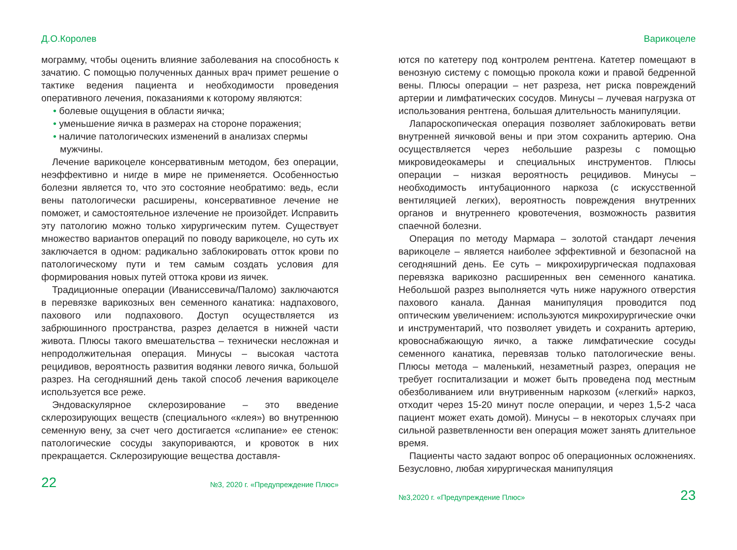Д.О.Королев
мограмму, чтобы оценить влияние заболевания на способность к зачатию. С помощью полученных данных врач примет решение о тактике ведения пациента и необходимости проведения оперативного лечения, показаниями к которому являются:
• болевые ощущения в области яичка;
• уменьшение яичка в размерах на стороне поражения;
• наличие патологических изменений в анализах спермы мужчины.
Лечение варикоцеле консервативным методом, без операции, неэффективно и нигде в мире не применяется. Особенностью болезни является то, что это состояние необратимо: ведь, если вены патологически расширены, консервативное лечение не поможет, и самостоятельное излечение не произойдет. Исправить эту патологию можно только хирургическим путем. Существует множество вариантов операций по поводу варикоцеле, но суть их заключается в одном: радикально заблокировать отток крови по патологическому пути и тем самым создать условия для формирования новых путей оттока крови из яичек.
Традиционные операции (Иваниссевича/Паломо) заключаются в перевязке варикозных вен семенного канатика: надпахового, пахового или подпахового. Доступ осуществляется из забрюшинного пространства, разрез делается в нижней части живота. Плюсы такого вмешательства – технически несложная и непродолжительная операция. Минусы – высокая частота рецидивов, вероятность развития водянки левого яичка, большой разрез. На сегодняшний день такой способ лечения варикоцеле используется все реже.
Эндоваскулярное склерозирование – это введение склерозирующих веществ (специального «клея») во внутреннюю семенную вену, за счет чего достигается «слипание» ее стенок: патологические сосуды закупориваются, и кровоток в них прекращается. Склерозирующие вещества доставля-
22 №3, 2020 г. «Предупреждение Плюс»
Варикоцеле
ются по катетеру под контролем рентгена. Катетер помещают в венозную систему с помощью прокола кожи и правой бедренной вены. Плюсы операции – нет разреза, нет риска повреждений артерии и лимфатических сосудов. Минусы – лучевая нагрузка от использования рентгена, большая длительность манипуляции.
Лапароскопическая операция позволяет заблокировать ветви внутренней яичковой вены и при этом сохранить артерию. Она осуществляется через небольшие разрезы с помощью микровидеокамеры и специальных инструментов. Плюсы операции – низкая вероятность рецидивов. Минусы – необходимость интубационного наркоза (с искусственной вентиляцией легких), вероятность повреждения внутренних органов и внутреннего кровотечения, возможность развития спаечной болезни.
Операция по методу Мармара – золотой стандарт лечения варикоцеле – является наиболее эффективной и безопасной на сегодняшний день. Ее суть – микрохирургическая подпаховая перевязка варикозно расширенных вен семенного канатика. Небольшой разрез выполняется чуть ниже наружного отверстия пахового канала. Данная манипуляция проводится под оптическим увеличением: используются микрохирургические очки и инструментарий, что позволяет увидеть и сохранить артерию, кровоснабжающую яичко, а также лимфатические сосуды семенного канатика, перевязав только патологические вены. Плюсы метода – маленький, незаметный разрез, операция не требует госпитализации и может быть проведена под местным обезболиванием или внутривенным наркозом («легкий» наркоз, отходит через 15-20 минут после операции, и через 1,5-2 часа пациент может ехать домой). Минусы – в некоторых случаях при сильной разветвленности вен операция может занять длительное время.
Пациенты часто задают вопрос об операционных осложнениях. Безусловно, любая хирургическая манипуляция
№3,2020 г. «Предупреждение Плюс» 23